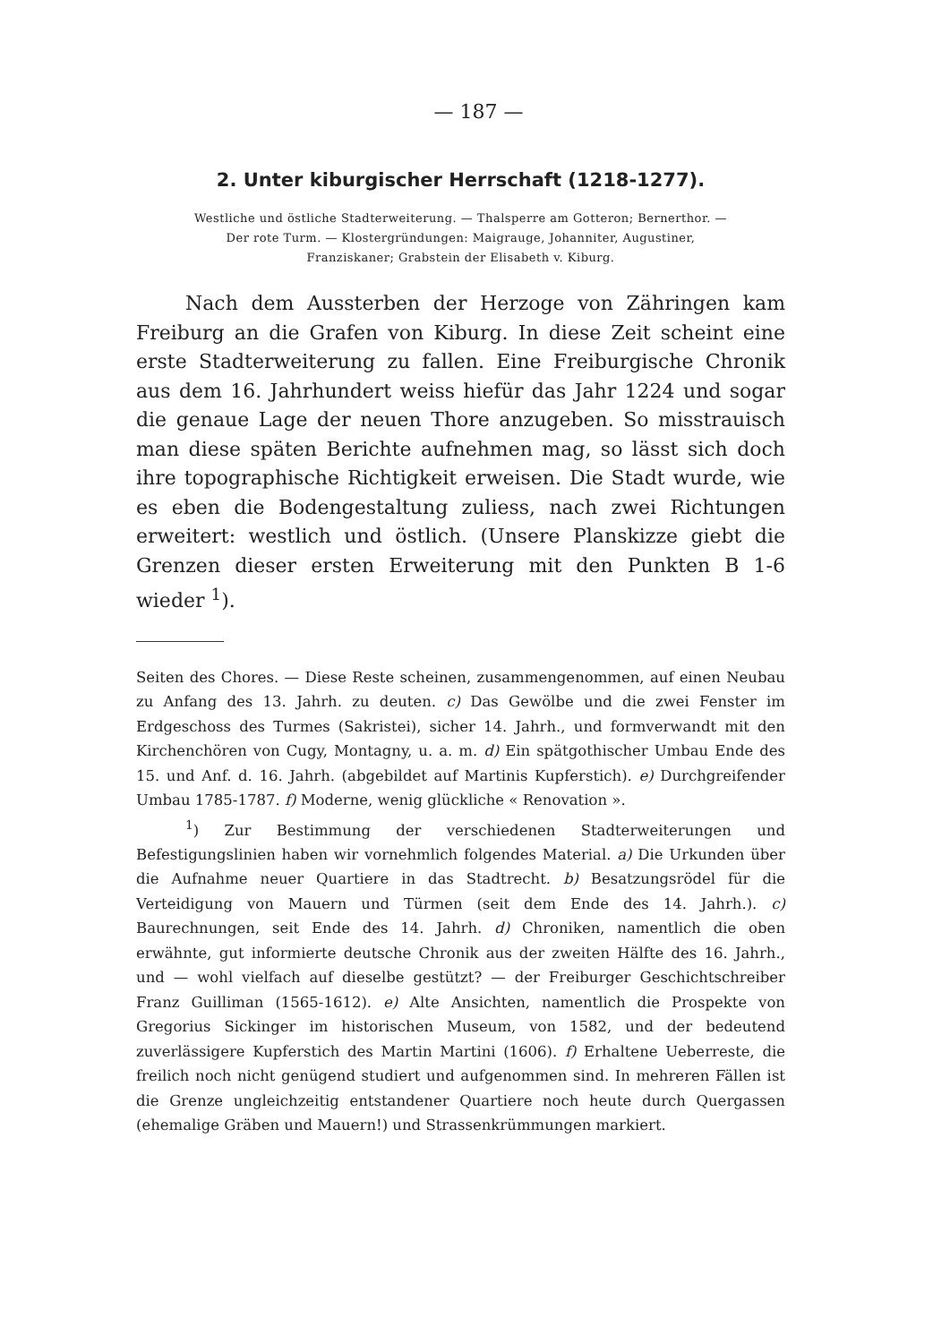— 187 —
2. Unter kiburgischer Herrschaft (1218-1277).
Westliche und östliche Stadterweiterung. — Thalsperre am Gotteron; Bernerthor. —
Der rote Turm. — Klostergründungen: Maigrauge, Johanniter, Augustiner,
Franziskaner; Grabstein der Elisabeth v. Kiburg.
Nach dem Aussterben der Herzoge von Zähringen kam Freiburg an die Grafen von Kiburg. In diese Zeit scheint eine erste Stadterweiterung zu fallen. Eine Freiburgische Chronik aus dem 16. Jahrhundert weiss hiefür das Jahr 1224 und sogar die genaue Lage der neuen Thore anzugeben. So misstrauisch man diese späten Berichte aufnehmen mag, so lässt sich doch ihre topographische Richtigkeit erweisen. Die Stadt wurde, wie es eben die Bodengestaltung zuliess, nach zwei Richtungen erweitert: westlich und östlich. (Unsere Planskizze giebt die Grenzen dieser ersten Erweiterung mit den Punkten B 1-6 wieder <sup>1</sup>).
Seiten des Chores. — Diese Reste scheinen, zusammengenommen, auf einen Neubau zu Anfang des 13. Jahrh. zu deuten. c) Das Gewölbe und die zwei Fenster im Erdgeschoss des Turmes (Sakristei), sicher 14. Jahrh., und formverwandt mit den Kirchenchören von Cugy, Montagny, u. a. m. d) Ein spätgothischer Umbau Ende des 15. und Anf. d. 16. Jahrh. (abgebildet auf Martinis Kupferstich). e) Durchgreifender Umbau 1785-1787. f) Moderne, wenig glückliche « Renovation ».
<sup>1</sup>) Zur Bestimmung der verschiedenen Stadterweiterungen und Befestigungslinien haben wir vornehmlich folgendes Material. a) Die Urkunden über die Aufnahme neuer Quartiere in das Stadtrecht. b) Besatzungsrödel für die Verteidigung von Mauern und Türmen (seit dem Ende des 14. Jahrh.). c) Baurechnungen, seit Ende des 14. Jahrh. d) Chroniken, namentlich die oben erwähnte, gut informierte deutsche Chronik aus der zweiten Hälfte des 16. Jahrh., und — wohl vielfach auf dieselbe gestützt? — der Freiburger Geschichtschreiber Franz Guilliman (1565-1612). e) Alte Ansichten, namentlich die Prospekte von Gregorius Sickinger im historischen Museum, von 1582, und der bedeutend zuverlässigere Kupferstich des Martin Martini (1606). f) Erhaltene Ueberreste, die freilich noch nicht genügend studiert und aufgenommen sind. In mehreren Fällen ist die Grenze ungleichzeitig entstandener Quartiere noch heute durch Quergassen (ehemalige Gräben und Mauern!) und Strassenkrümmungen markiert.